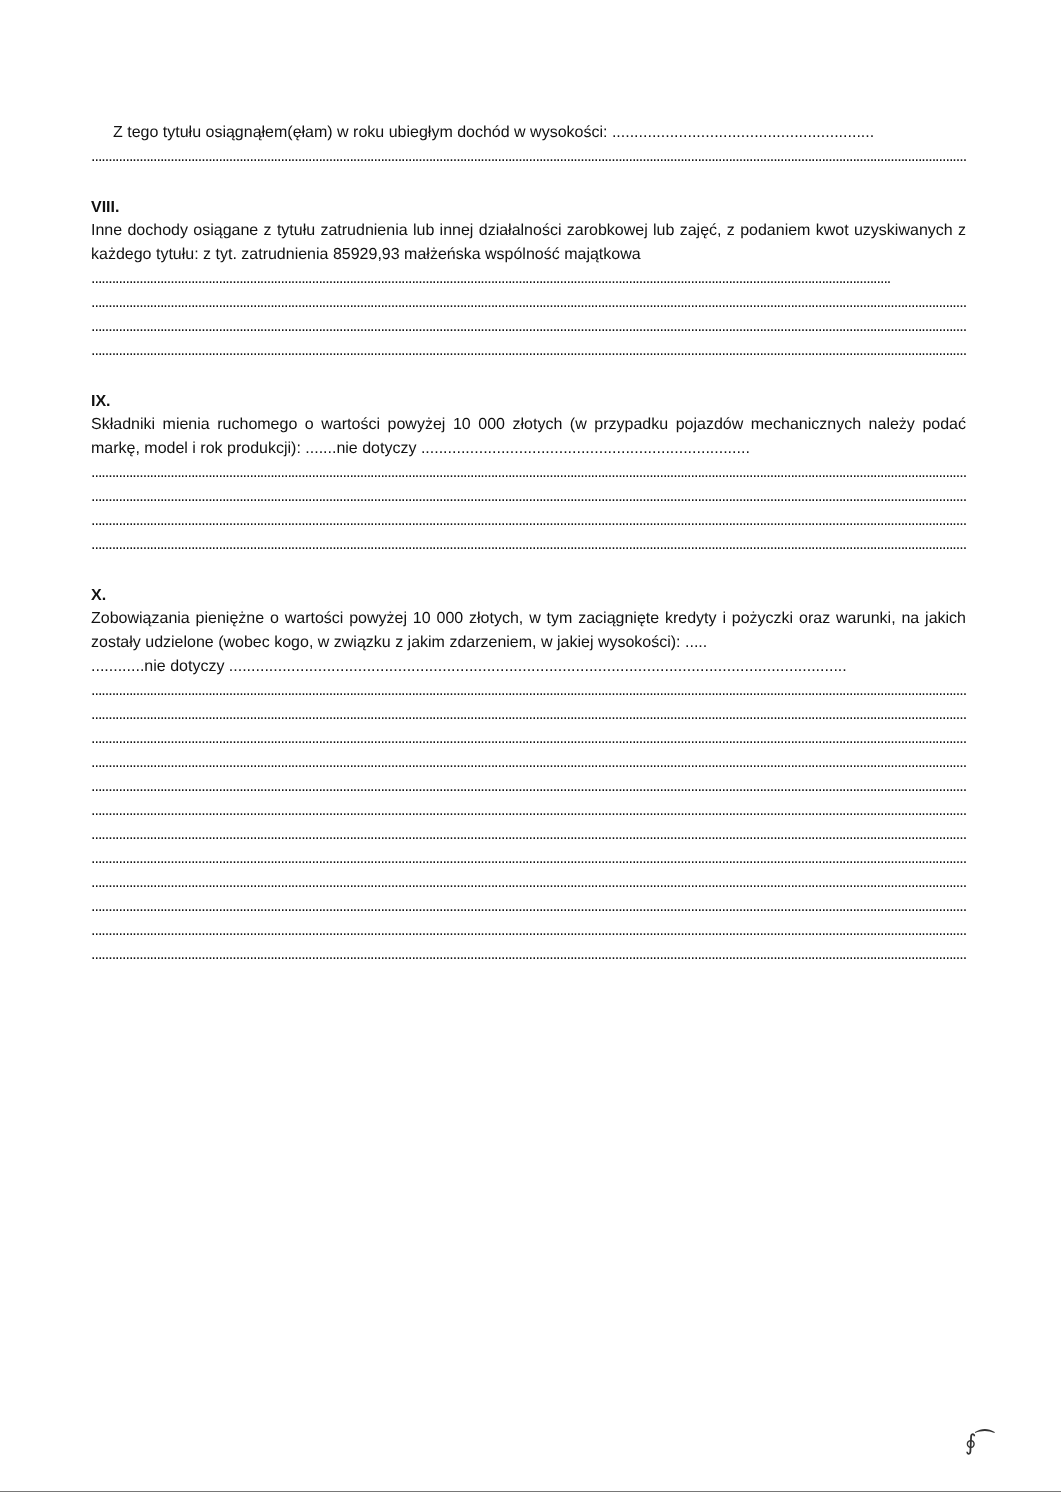Z tego tytułu osiągnąłem(ęłam) w roku ubiegłym dochód w wysokości: ...........................................................
........................................................................................................................................................................................................................................................................................................
VIII.
Inne dochody osiągane z tytułu zatrudnienia lub innej działalności zarobkowej lub zajęć, z podaniem kwot uzyskiwanych z każdego tytułu: z tyt. zatrudnienia 85929,93 małżeńska wspólność majątkowa
........................................................................................................................................................................................................................................
........................................................................................................................................................................................................................................................................................................
........................................................................................................................................................................................................................................................................................................
........................................................................................................................................................................................................................................................................................................
IX.
Składniki mienia ruchomego o wartości powyżej 10 000 złotych (w przypadku pojazdów mechanicznych należy podać markę, model i rok produkcji): .......nie dotyczy ..........................................................................
........................................................................................................................................................................................................................................................................................................
........................................................................................................................................................................................................................................................................................................
........................................................................................................................................................................................................................................................................................................
........................................................................................................................................................................................................................................................................................................
X.
Zobowiązania pieniężne o wartości powyżej 10 000 złotych, w tym zaciągnięte kredyty i pożyczki oraz warunki, na jakich zostały udzielone (wobec kogo, w związku z jakim zdarzeniem, w jakiej wysokości): .....
............nie dotyczy ...........................................................................................................................................
........................................................................................................................................................................................................................................................................................................
........................................................................................................................................................................................................................................................................................................
........................................................................................................................................................................................................................................................................................................
........................................................................................................................................................................................................................................................................................................
........................................................................................................................................................................................................................................................................................................
........................................................................................................................................................................................................................................................................................................
........................................................................................................................................................................................................................................................................................................
........................................................................................................................................................................................................................................................................................................
........................................................................................................................................................................................................................................................................................................
........................................................................................................................................................................................................................................................................................................
........................................................................................................................................................................................................................................................................................................
........................................................................................................................................................................................................................................................................................................
∮⁀